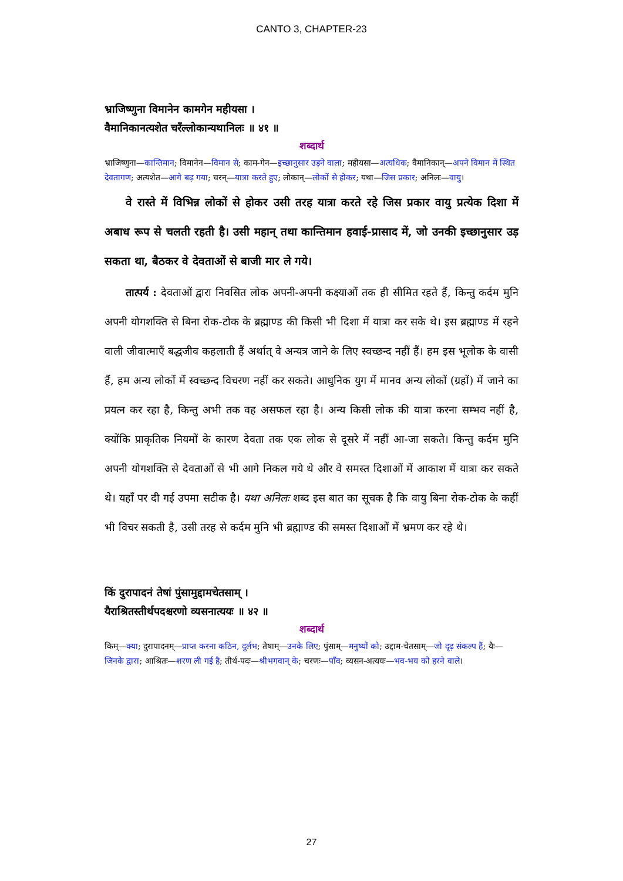CANTO 3, CHAPTER-23
भ्राजिष्णुना विमानेन कामगेन महीयसा ।
वैमानिकानत्यशेत चरँल्लोकान्यथानिलः ॥ ४१ ॥
शब्दार्थ
भ्राजिष्णुना—कान्तिमान; विमानेन—विमान से; काम-गेन—इच्छानुसार उड़ने वाला; महीयसा—अत्यधिक; वैमानिकान्—अपने विमान में स्थित देवतागण; अत्यशेत—आगे बढ़ गया; चरन्—यात्रा करते हुए; लोकान्—लोकों से होकर; यथा—जिस प्रकार; अनिलः—वायु।
वे रास्ते में विभिन्न लोकों से होकर उसी तरह यात्रा करते रहे जिस प्रकार वायु प्रत्येक दिशा में अबाध रूप से चलती रहती है। उसी महान् तथा कान्तिमान हवाई-प्रासाद में, जो उनकी इच्छानुसार उड़ सकता था, बैठकर वे देवताओं से बाजी मार ले गये।
तात्पर्य : देवताओं द्वारा निवसित लोक अपनी-अपनी कक्ष्याओं तक ही सीमित रहते हैं, किन्तु कर्दम मुनि अपनी योगशक्ति से बिना रोक-टोक के ब्रह्माण्ड की किसी भी दिशा में यात्रा कर सके थे। इस ब्रह्माण्ड में रहने वाली जीवात्माएँ बद्धजीव कहलाती हैं अर्थात् वे अन्यत्र जाने के लिए स्वच्छन्द नहीं हैं। हम इस भूलोक के वासी हैं, हम अन्य लोकों में स्वच्छन्द विचरण नहीं कर सकते। आधुनिक युग में मानव अन्य लोकों (ग्रहों) में जाने का प्रयत्न कर रहा है, किन्तु अभी तक वह असफल रहा है। अन्य किसी लोक की यात्रा करना सम्भव नहीं है, क्योंकि प्राकृतिक नियमों के कारण देवता तक एक लोक से दूसरे में नहीं आ-जा सकते। किन्तु कर्दम मुनि अपनी योगशक्ति से देवताओं से भी आगे निकल गये थे और वे समस्त दिशाओं में आकाश में यात्रा कर सकते थे। यहाँ पर दी गई उपमा सटीक है। यथा अनिलः शब्द इस बात का सूचक है कि वायु बिना रोक-टोक के कहीं भी विचर सकती है, उसी तरह से कर्दम मुनि भी ब्रह्माण्ड की समस्त दिशाओं में भ्रमण कर रहे थे।
किं दुरापादनं तेषां पुंसामुद्दामचेतसाम् ।
यैराश्रितस्तीर्थपदश्चरणो व्यसनात्ययः ॥ ४२ ॥
शब्दार्थ
किम्—क्या; दुरापादनम्—प्राप्त करना कठिन, दुर्लभ; तेषाम्—उनके लिए; पुंसाम्—मनुष्यों को; उद्दाम-चेतसाम्—जो दृढ़ संकल्प हैं; यैः—जिनके द्वारा; आश्रितः—शरण ली गई है; तीर्थ-पदः—श्रीभगवान् के; चरणः—पाँव; व्यसन-अत्ययः—भव-भय को हरने वाले।
27